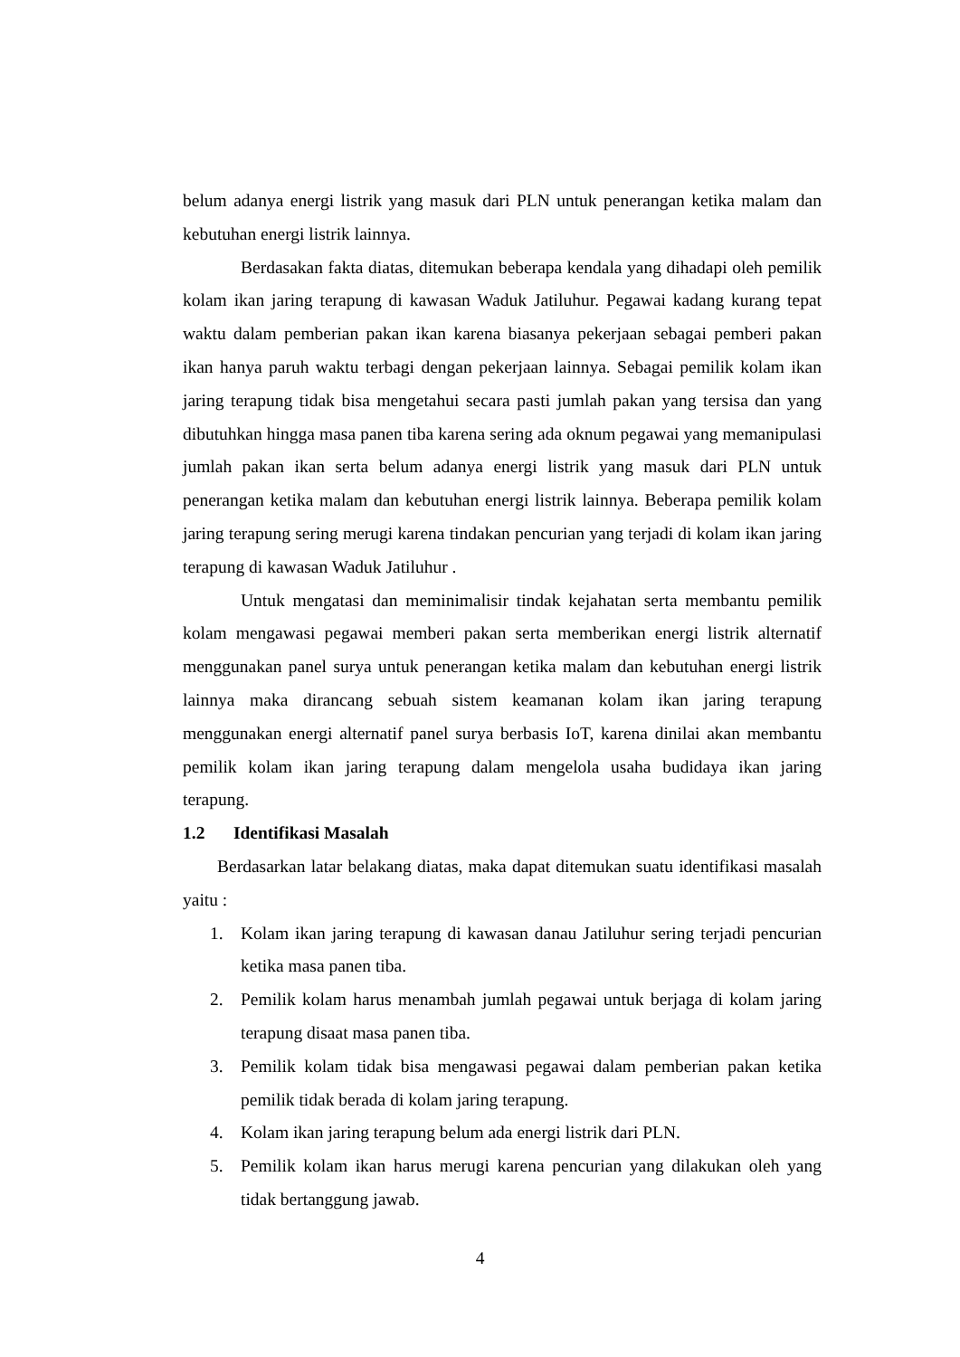belum adanya energi listrik yang masuk dari PLN untuk penerangan ketika malam dan kebutuhan energi listrik lainnya.
Berdasakan fakta diatas, ditemukan beberapa kendala yang dihadapi oleh pemilik kolam ikan jaring terapung di kawasan Waduk Jatiluhur. Pegawai kadang kurang tepat waktu dalam pemberian pakan ikan karena biasanya pekerjaan sebagai pemberi pakan ikan hanya paruh waktu terbagi dengan pekerjaan lainnya. Sebagai pemilik kolam ikan jaring terapung tidak bisa mengetahui secara pasti jumlah pakan yang tersisa dan yang dibutuhkan hingga masa panen tiba karena sering ada oknum pegawai yang memanipulasi jumlah pakan ikan serta belum adanya energi listrik yang masuk dari PLN untuk penerangan ketika malam dan kebutuhan energi listrik lainnya. Beberapa pemilik kolam jaring terapung sering merugi karena tindakan pencurian yang terjadi di kolam ikan jaring terapung di kawasan Waduk Jatiluhur .
Untuk mengatasi dan meminimalisir tindak kejahatan serta membantu pemilik kolam mengawasi pegawai memberi pakan serta memberikan energi listrik alternatif menggunakan panel surya untuk penerangan ketika malam dan kebutuhan energi listrik lainnya maka dirancang sebuah sistem keamanan kolam ikan jaring terapung menggunakan energi alternatif panel surya berbasis IoT, karena dinilai akan membantu pemilik kolam ikan jaring terapung dalam mengelola usaha budidaya ikan jaring terapung.
1.2 Identifikasi Masalah
Berdasarkan latar belakang diatas, maka dapat ditemukan suatu identifikasi masalah yaitu :
1. Kolam ikan jaring terapung di kawasan danau Jatiluhur sering terjadi pencurian ketika masa panen tiba.
2. Pemilik kolam harus menambah jumlah pegawai untuk berjaga di kolam jaring terapung disaat masa panen tiba.
3. Pemilik kolam tidak bisa mengawasi pegawai dalam pemberian pakan ketika pemilik tidak berada di kolam jaring terapung.
4. Kolam ikan jaring terapung belum ada energi listrik dari PLN.
5. Pemilik kolam ikan harus merugi karena pencurian yang dilakukan oleh yang tidak bertanggung jawab.
4